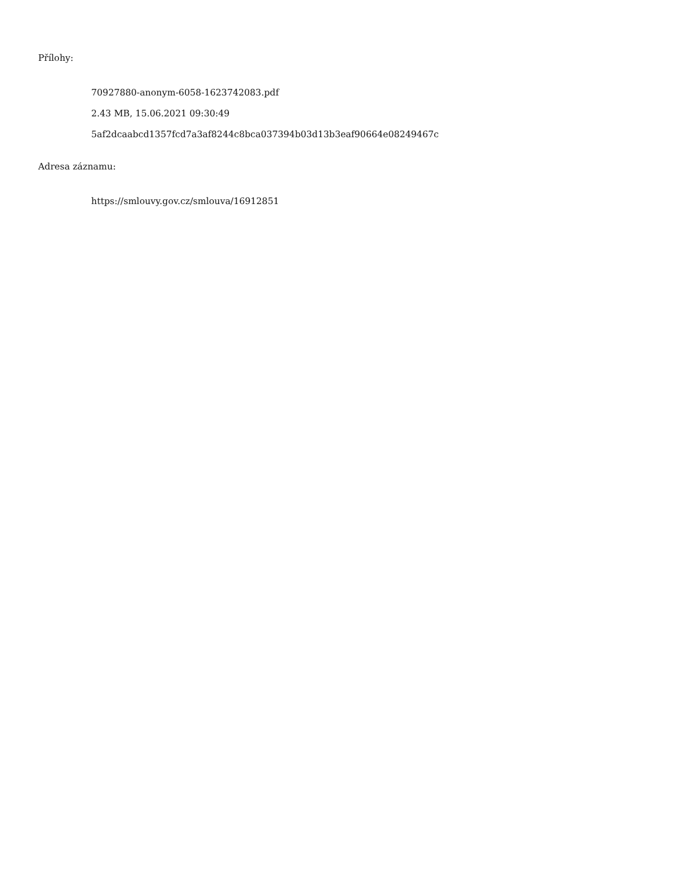Přílohy:
70927880-anonym-6058-1623742083.pdf
2.43 MB, 15.06.2021 09:30:49
5af2dcaabcd1357fcd7a3af8244c8bca037394b03d13b3eaf90664e08249467c
Adresa záznamu:
https://smlouvy.gov.cz/smlouva/16912851